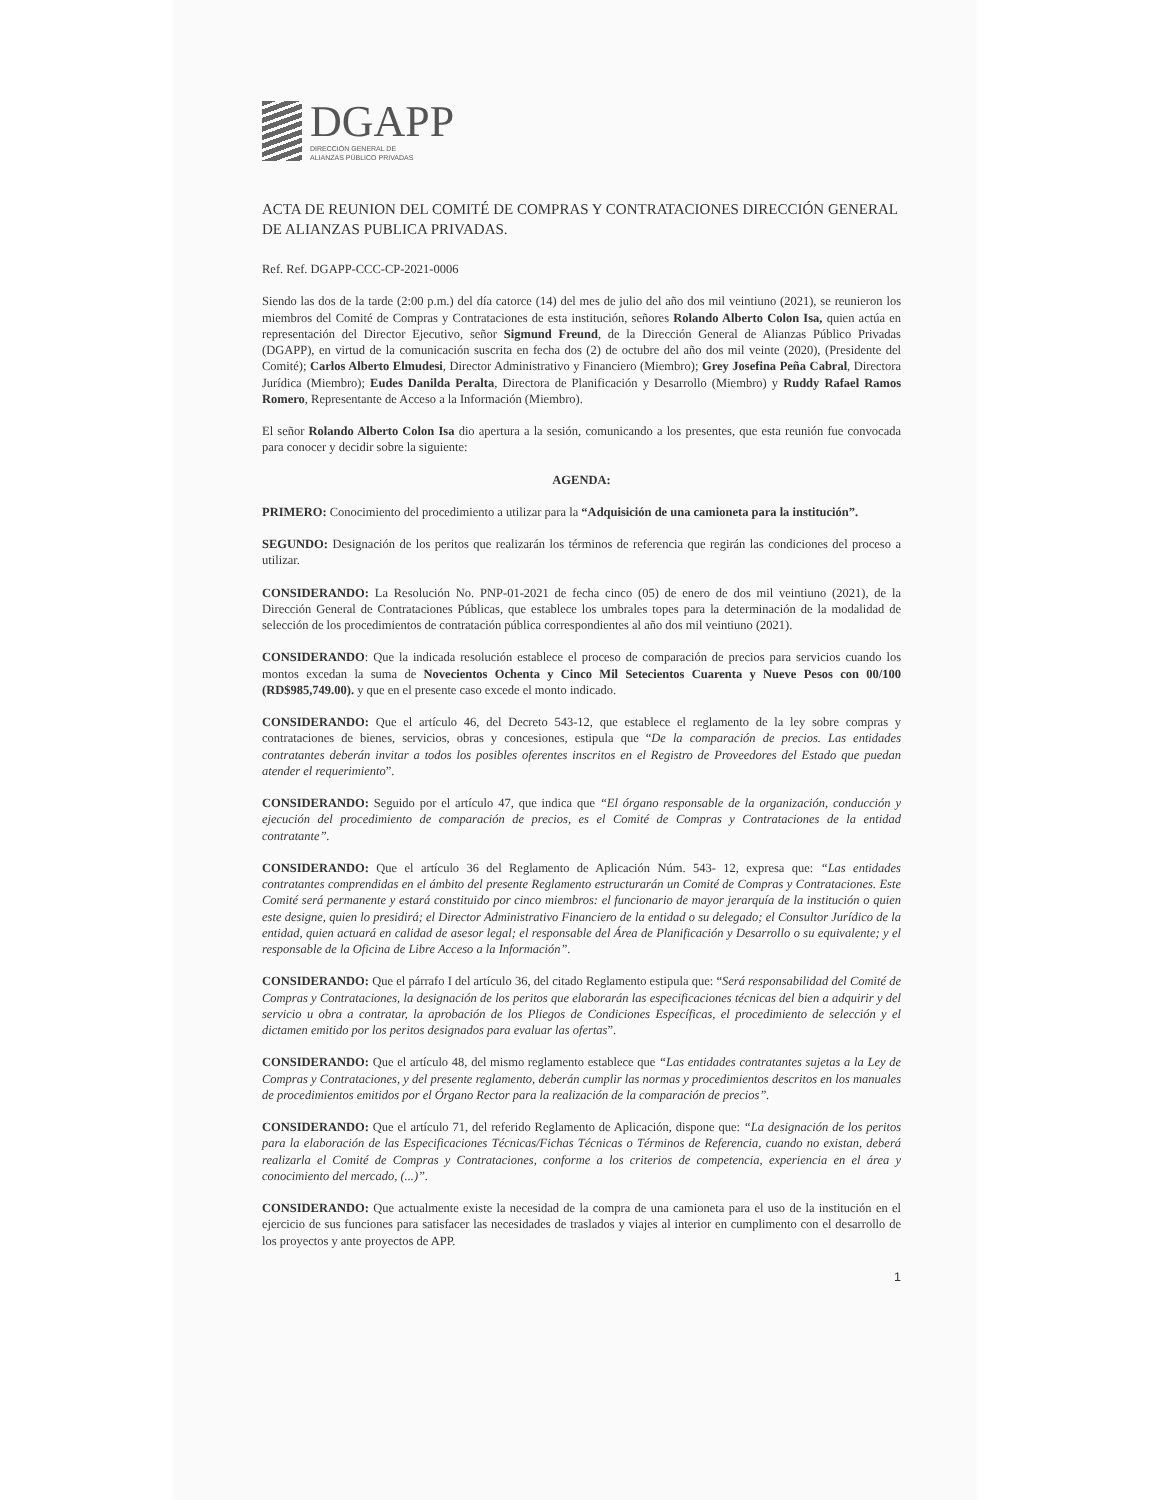DGAPP
DIRECCIÓN GENERAL DE
ALIANZAS PÚBLICO PRIVADAS
ACTA DE REUNION DEL COMITÉ DE COMPRAS Y CONTRATACIONES DIRECCIÓN GENERAL DE ALIANZAS PUBLICA PRIVADAS.
Ref. Ref. DGAPP-CCC-CP-2021-0006
Siendo las dos de la tarde (2:00 p.m.) del día catorce (14) del mes de julio del año dos mil veintiuno (2021), se reunieron los miembros del Comité de Compras y Contrataciones de esta institución, señores Rolando Alberto Colon Isa, quien actúa en representación del Director Ejecutivo, señor Sigmund Freund, de la Dirección General de Alianzas Público Privadas (DGAPP), en virtud de la comunicación suscrita en fecha dos (2) de octubre del año dos mil veinte (2020), (Presidente del Comité); Carlos Alberto Elmudesi, Director Administrativo y Financiero (Miembro); Grey Josefina Peña Cabral, Directora Jurídica (Miembro); Eudes Danilda Peralta, Directora de Planificación y Desarrollo (Miembro) y Ruddy Rafael Ramos Romero, Representante de Acceso a la Información (Miembro).
El señor Rolando Alberto Colon Isa dio apertura a la sesión, comunicando a los presentes, que esta reunión fue convocada para conocer y decidir sobre la siguiente:
AGENDA:
PRIMERO: Conocimiento del procedimiento a utilizar para la “Adquisición de una camioneta para la institución”.
SEGUNDO: Designación de los peritos que realizarán los términos de referencia que regirán las condiciones del proceso a utilizar.
CONSIDERANDO: La Resolución No. PNP-01-2021 de fecha cinco (05) de enero de dos mil veintiuno (2021), de la Dirección General de Contrataciones Públicas, que establece los umbrales topes para la determinación de la modalidad de selección de los procedimientos de contratación pública correspondientes al año dos mil veintiuno (2021).
CONSIDERANDO: Que la indicada resolución establece el proceso de comparación de precios para servicios cuando los montos excedan la suma de Novecientos Ochenta y Cinco Mil Setecientos Cuarenta y Nueve Pesos con 00/100 (RD$985,749.00). y que en el presente caso excede el monto indicado.
CONSIDERANDO: Que el artículo 46, del Decreto 543-12, que establece el reglamento de la ley sobre compras y contrataciones de bienes, servicios, obras y concesiones, estipula que “De la comparación de precios. Las entidades contratantes deberán invitar a todos los posibles oferentes inscritos en el Registro de Proveedores del Estado que puedan atender el requerimiento”.
CONSIDERANDO: Seguido por el artículo 47, que indica que “El órgano responsable de la organización, conducción y ejecución del procedimiento de comparación de precios, es el Comité de Compras y Contrataciones de la entidad contratante”.
CONSIDERANDO: Que el artículo 36 del Reglamento de Aplicación Núm. 543- 12, expresa que: “Las entidades contratantes comprendidas en el ámbito del presente Reglamento estructurarán un Comité de Compras y Contrataciones. Este Comité será permanente y estará constituido por cinco miembros: el funcionario de mayor jerarquía de la institución o quien este designe, quien lo presidirá; el Director Administrativo Financiero de la entidad o su delegado; el Consultor Jurídico de la entidad, quien actuará en calidad de asesor legal; el responsable del Área de Planificación y Desarrollo o su equivalente; y el responsable de la Oficina de Libre Acceso a la Información”.
CONSIDERANDO: Que el párrafo I del artículo 36, del citado Reglamento estipula que: “Será responsabilidad del Comité de Compras y Contrataciones, la designación de los peritos que elaborarán las especificaciones técnicas del bien a adquirir y del servicio u obra a contratar, la aprobación de los Pliegos de Condiciones Específicas, el procedimiento de selección y el dictamen emitido por los peritos designados para evaluar las ofertas”.
CONSIDERANDO: Que el artículo 48, del mismo reglamento establece que “Las entidades contratantes sujetas a la Ley de Compras y Contrataciones, y del presente reglamento, deberán cumplir las normas y procedimientos descritos en los manuales de procedimientos emitidos por el Órgano Rector para la realización de la comparación de precios”.
CONSIDERANDO: Que el artículo 71, del referido Reglamento de Aplicación, dispone que: “La designación de los peritos para la elaboración de las Especificaciones Técnicas/Fichas Técnicas o Términos de Referencia, cuando no existan, deberá realizarla el Comité de Compras y Contrataciones, conforme a los criterios de competencia, experiencia en el área y conocimiento del mercado, (...)”.
CONSIDERANDO: Que actualmente existe la necesidad de la compra de una camioneta para el uso de la institución en el ejercicio de sus funciones para satisfacer las necesidades de traslados y viajes al interior en cumplimento con el desarrollo de los proyectos y ante proyectos de APP.
1